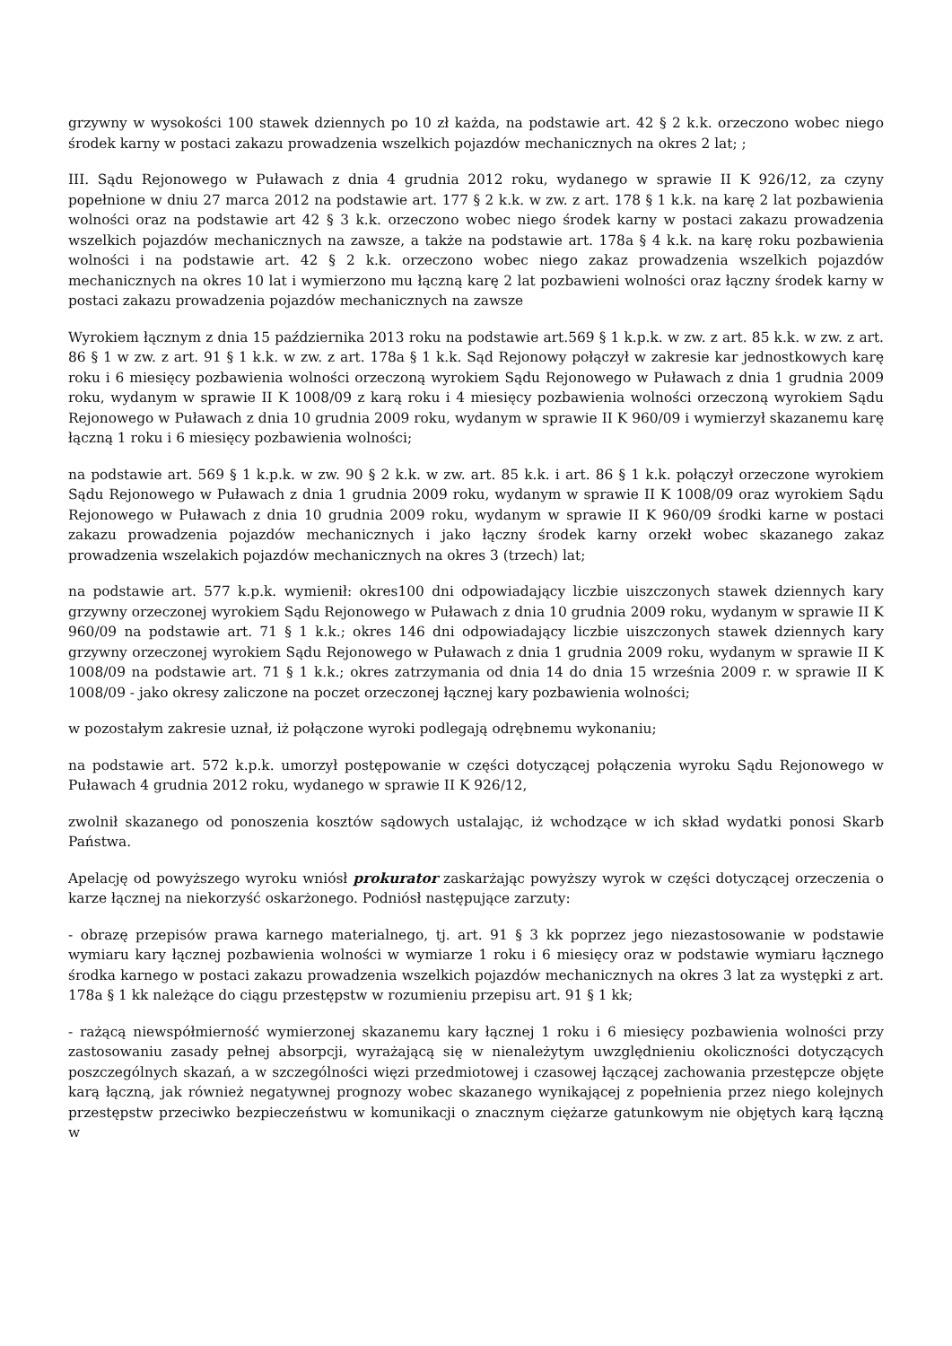grzywny w wysokości 100 stawek dziennych po 10 zł każda, na podstawie art. 42 § 2 k.k. orzeczono wobec niego środek karny w postaci zakazu prowadzenia wszelkich pojazdów mechanicznych na okres 2 lat; ;
III. Sądu Rejonowego w Puławach z dnia 4 grudnia 2012 roku, wydanego w sprawie II K 926/12, za czyny popełnione w dniu 27 marca 2012 na podstawie art. 177 § 2 k.k. w zw. z art. 178 § 1 k.k. na karę 2 lat pozbawienia wolności oraz na podstawie art 42 § 3 k.k. orzeczono wobec niego środek karny w postaci zakazu prowadzenia wszelkich pojazdów mechanicznych na zawsze, a także na podstawie art. 178a § 4 k.k. na karę roku pozbawienia wolności i na podstawie art. 42 § 2 k.k. orzeczono wobec niego zakaz prowadzenia wszelkich pojazdów mechanicznych na okres 10 lat i wymierzono mu łączną karę 2 lat pozbawieni wolności oraz łączny środek karny w postaci zakazu prowadzenia pojazdów mechanicznych na zawsze
Wyrokiem łącznym z dnia 15 października 2013 roku na podstawie art.569 § 1 k.p.k. w zw. z art. 85 k.k. w zw. z art. 86 § 1 w zw. z art. 91 § 1 k.k. w zw. z art. 178a § 1 k.k. Sąd Rejonowy połączył w zakresie kar jednostkowych karę roku i 6 miesięcy pozbawienia wolności orzeczoną wyrokiem Sądu Rejonowego w Puławach z dnia 1 grudnia 2009 roku, wydanym w sprawie II K 1008/09 z karą roku i 4 miesięcy pozbawienia wolności orzeczoną wyrokiem Sądu Rejonowego w Puławach z dnia 10 grudnia 2009 roku, wydanym w sprawie II K 960/09 i wymierzył skazanemu karę łączną 1 roku i 6 miesięcy pozbawienia wolności;
na podstawie art. 569 § 1 k.p.k. w zw. 90 § 2 k.k. w zw. art. 85 k.k. i art. 86 § 1 k.k. połączył orzeczone wyrokiem Sądu Rejonowego w Puławach z dnia 1 grudnia 2009 roku, wydanym w sprawie II K 1008/09 oraz wyrokiem Sądu Rejonowego w Puławach z dnia 10 grudnia 2009 roku, wydanym w sprawie II K 960/09 środki karne w postaci zakazu prowadzenia pojazdów mechanicznych i jako łączny środek karny orzekł wobec skazanego zakaz prowadzenia wszelakich pojazdów mechanicznych na okres 3 (trzech) lat;
na podstawie art. 577 k.p.k. wymienił: okres100 dni odpowiadający liczbie uiszczonych stawek dziennych kary grzywny orzeczonej wyrokiem Sądu Rejonowego w Puławach z dnia 10 grudnia 2009 roku, wydanym w sprawie II K 960/09 na podstawie art. 71 § 1 k.k.; okres 146 dni odpowiadający liczbie uiszczonych stawek dziennych kary grzywny orzeczonej wyrokiem Sądu Rejonowego w Puławach z dnia 1 grudnia 2009 roku, wydanym w sprawie II K 1008/09 na podstawie art. 71 § 1 k.k.; okres zatrzymania od dnia 14 do dnia 15 września 2009 r. w sprawie II K 1008/09 - jako okresy zaliczone na poczet orzeczonej łącznej kary pozbawienia wolności;
w pozostałym zakresie uznał, iż połączone wyroki podlegają odrębnemu wykonaniu;
na podstawie art. 572 k.p.k. umorzył postępowanie w części dotyczącej połączenia wyroku Sądu Rejonowego w Puławach 4 grudnia 2012 roku, wydanego w sprawie II K 926/12,
zwolnił skazanego od ponoszenia kosztów sądowych ustalając, iż wchodzące w ich skład wydatki ponosi Skarb Państwa.
Apelację od powyższego wyroku wniósł prokurator zaskarżając powyższy wyrok w części dotyczącej orzeczenia o karze łącznej na niekorzyść oskarżonego. Podniósł następujące zarzuty:
- obrazę przepisów prawa karnego materialnego, tj. art. 91 § 3 kk poprzez jego niezastosowanie w podstawie wymiaru kary łącznej pozbawienia wolności w wymiarze 1 roku i 6 miesięcy oraz w podstawie wymiaru łącznego środka karnego w postaci zakazu prowadzenia wszelkich pojazdów mechanicznych na okres 3 lat za występki z art. 178a § 1 kk należące do ciągu przestępstw w rozumieniu przepisu art. 91 § 1 kk;
- rażącą niewspółmierność wymierzonej skazanemu kary łącznej 1 roku i 6 miesięcy pozbawienia wolności przy zastosowaniu zasady pełnej absorpcji, wyrażającą się w nienależytym uwzględnieniu okoliczności dotyczących poszczególnych skazań, a w szczególności więzi przedmiotowej i czasowej łączącej zachowania przestępcze objęte karą łączną, jak również negatywnej prognozy wobec skazanego wynikającej z popełnienia przez niego kolejnych przestępstw przeciwko bezpieczeństwu w komunikacji o znacznym ciężarze gatunkowym nie objętych karą łączną w